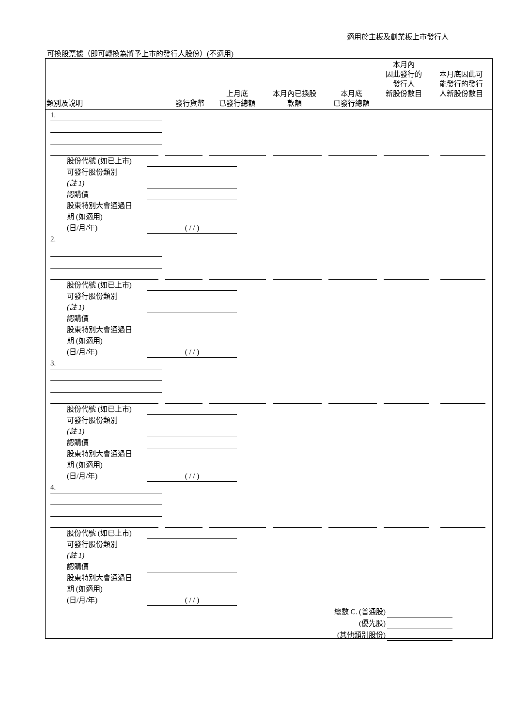適用於主板及創業板上市發行人
可換股票據（即可轉換為將予上市的發行人股份）(不適用)
| 類別及說明 | 發行貨幣 | 上月底 已發行總額 | 本月內已換股 款額 | 本月底 已發行總額 | 本月內 因此發行的 發行人 新股份數目 | 本月底因此可 能發行的發行 人新股份數目 |
| --- | --- | --- | --- | --- | --- | --- |
1.
股份代號 (如已上市)
可發行股份類別
(註 1)
認購價
股東特別大會通過日
期 (如適用)
(日/月/年)
( / / )
2.
股份代號 (如已上市)
可發行股份類別
(註 1)
認購價
股東特別大會通過日
期 (如適用)
(日/月/年)
( / / )
3.
股份代號 (如已上市)
可發行股份類別
(註 1)
認購價
股東特別大會通過日
期 (如適用)
(日/月/年)
( / / )
4.
股份代號 (如已上市)
可發行股份類別
(註 1)
認購價
股東特別大會通過日
期 (如適用)
(日/月/年)
( / / )
總數 C. (普通股)
(優先股)
(其他類別股份)